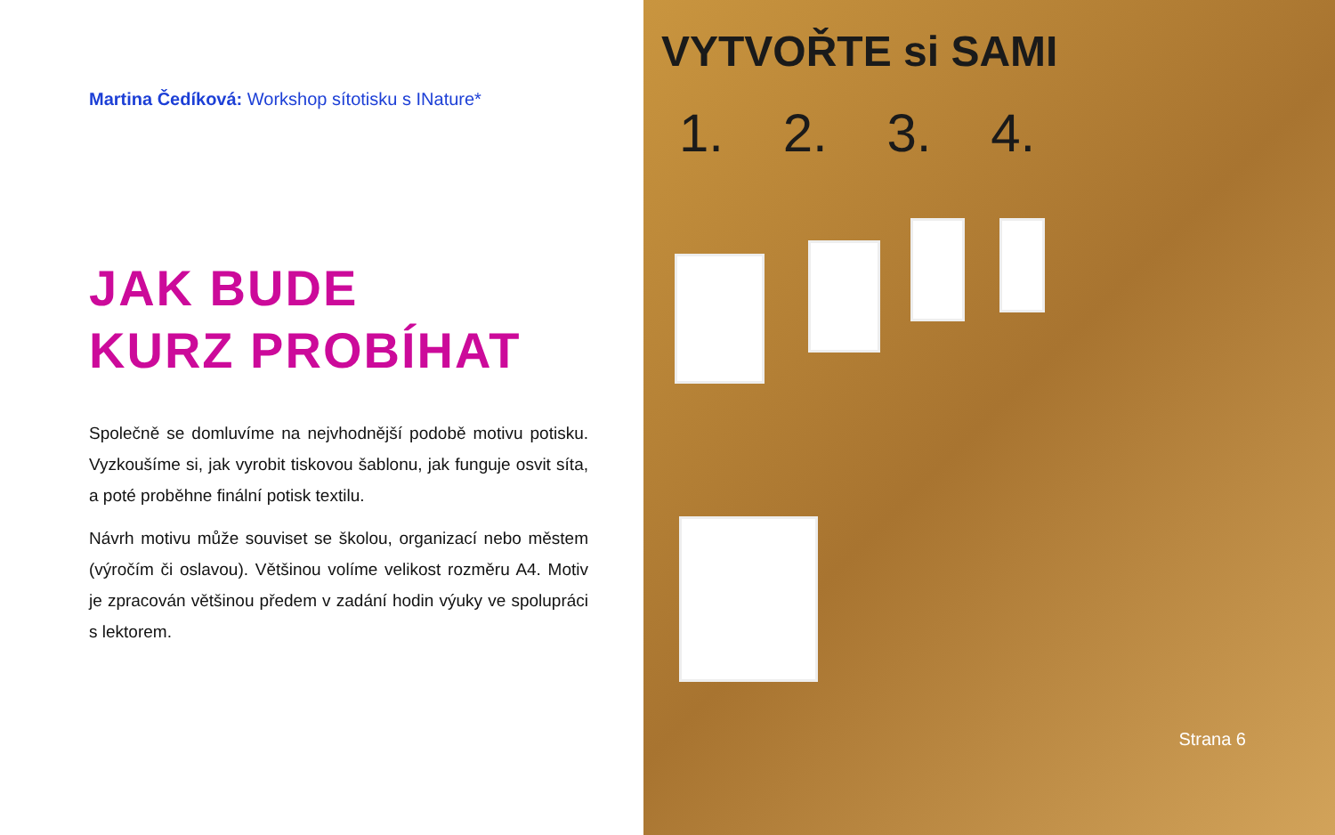Martina Čedíková: Workshop sítotisku s INature*
JAK BUDE
KURZ PROBÍHAT
Společně se domluvíme na nejvhodnější podobě motivu potisku. Vyzkoušíme si, jak vyrobit tiskovou šablonu, jak funguje osvit síta, a poté proběhne finální potisk textilu.
Návrh motivu může souviset se školou, organizací nebo městem (výročím či oslavou). Většinou volíme velikost rozměru A4. Motiv je zpracován většinou předem v zadání hodin výuky ve spolupráci s lektorem.
VYTVOŘTE si SAMI
1. 2. 3. 4.
Strana 6